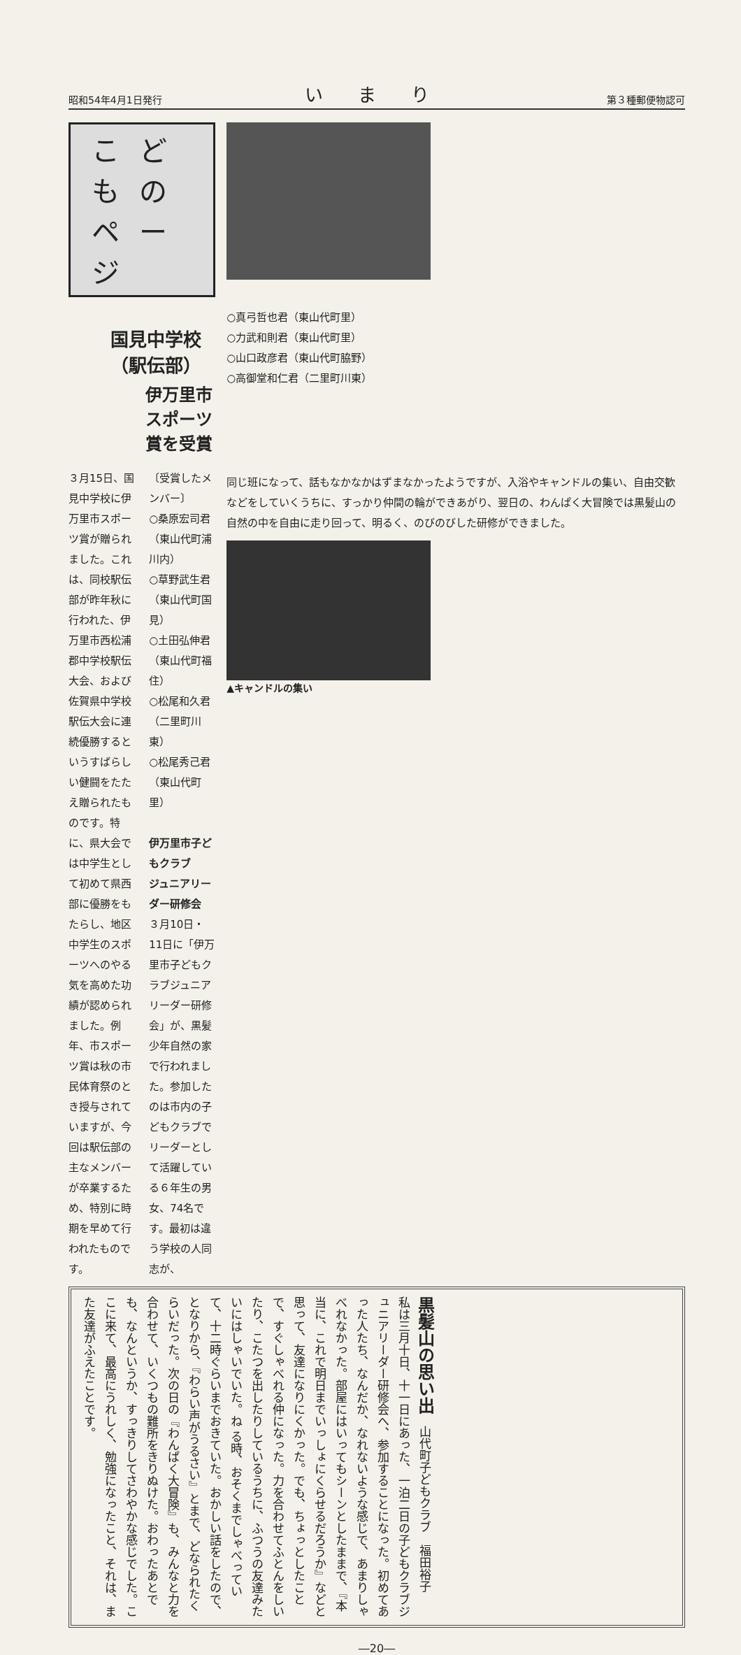昭和54年4月1日発行 いまり 第３種郵便物認可
こどものページ
国見中学校（駅伝部）
伊万里市スポーツ賞を受賞
３月15日、国見中学校に伊万里市スポーツ賞が贈られました。これは、同校駅伝部が昨年秋に行われた、伊万里市西松浦郡中学校駅伝大会、および佐賀県中学校駅伝大会に連続優勝するというすばらしい健闘をたたえ贈られたものです。特に、県大会では中学生として初めて県西部に優勝をもたらし、地区中学生のスポーツへのやる気を高めた功績が認められました。例年、市スポーツ賞は秋の市民体育祭のとき授与されていますが、今回は駅伝部の主なメンバーが卒業するため、特別に時期を早めて行われたものです。
〔受賞したメンバー〕
○桑原宏司君（東山代町浦川内）
○草野武生君（東山代町国見）
○土田弘伸君（東山代町福住）
○松尾和久君（二里町川東）
○松尾秀己君（東山代町里）
伊万里市子どもクラブ
ジュニアリーダー研修会
３月10日・11日に「伊万里市子どもクラブジュニアリーダー研修会」が、黒髪少年自然の家で行われました。参加したのは市内の子どもクラブでリーダーとして活躍している６年生の男女、74名です。最初は違う学校の人同志が、
○真弓哲也君（東山代町里）
○力武和則君（東山代町里）
○山口政彦君（東山代町脇野）
○高御堂和仁君（二里町川東）
同じ班になって、話もなかなかはずまなかったようですが、入浴やキャンドルの集い、自由交歓などをしていくうちに、すっかり仲間の輪ができあがり、翌日の、わんぱく大冒険では黒髪山の自然の中を自由に走り回って、明るく、のびのびした研修ができました。
▲キャンドルの集い
黒髪山の思い出　山代町子どもクラブ　福田裕子
私は三月十日、十一日にあった、一泊二日の子どもクラブジュニアリーダー研修会へ、参加することになった。初めてあった人たち、なんだか、なれないような感じで、あまりしゃべれなかった。部屋にはいってもシーンとしたままで、『本当に、これで明日までいっしょにくらせるだろうか』などと思って、友達になりにくかった。でも、ちょっとしたことで、すぐしゃべれる仲になった。力を合わせてふとんをしいたり、こたつを出したりしているうちに、ふつうの友達みたいにはしゃいでいた。ね る時、おそくまでしゃべっていて、十二時ぐらいまでおきていた。おかしい話をしたので、となりから、『わらい声がうるさい』とまで、どなられたくらいだった。次の日の『わんぱく大冒険』も、みんなと力を合わせて、いくつもの難所をきりぬけた。おわったあとでも、なんというか、すっきりしてさわやかな感じでした。ここに来て、最高にうれしく、勉強になったこと、それは、また友達がふえたことです。
―20―